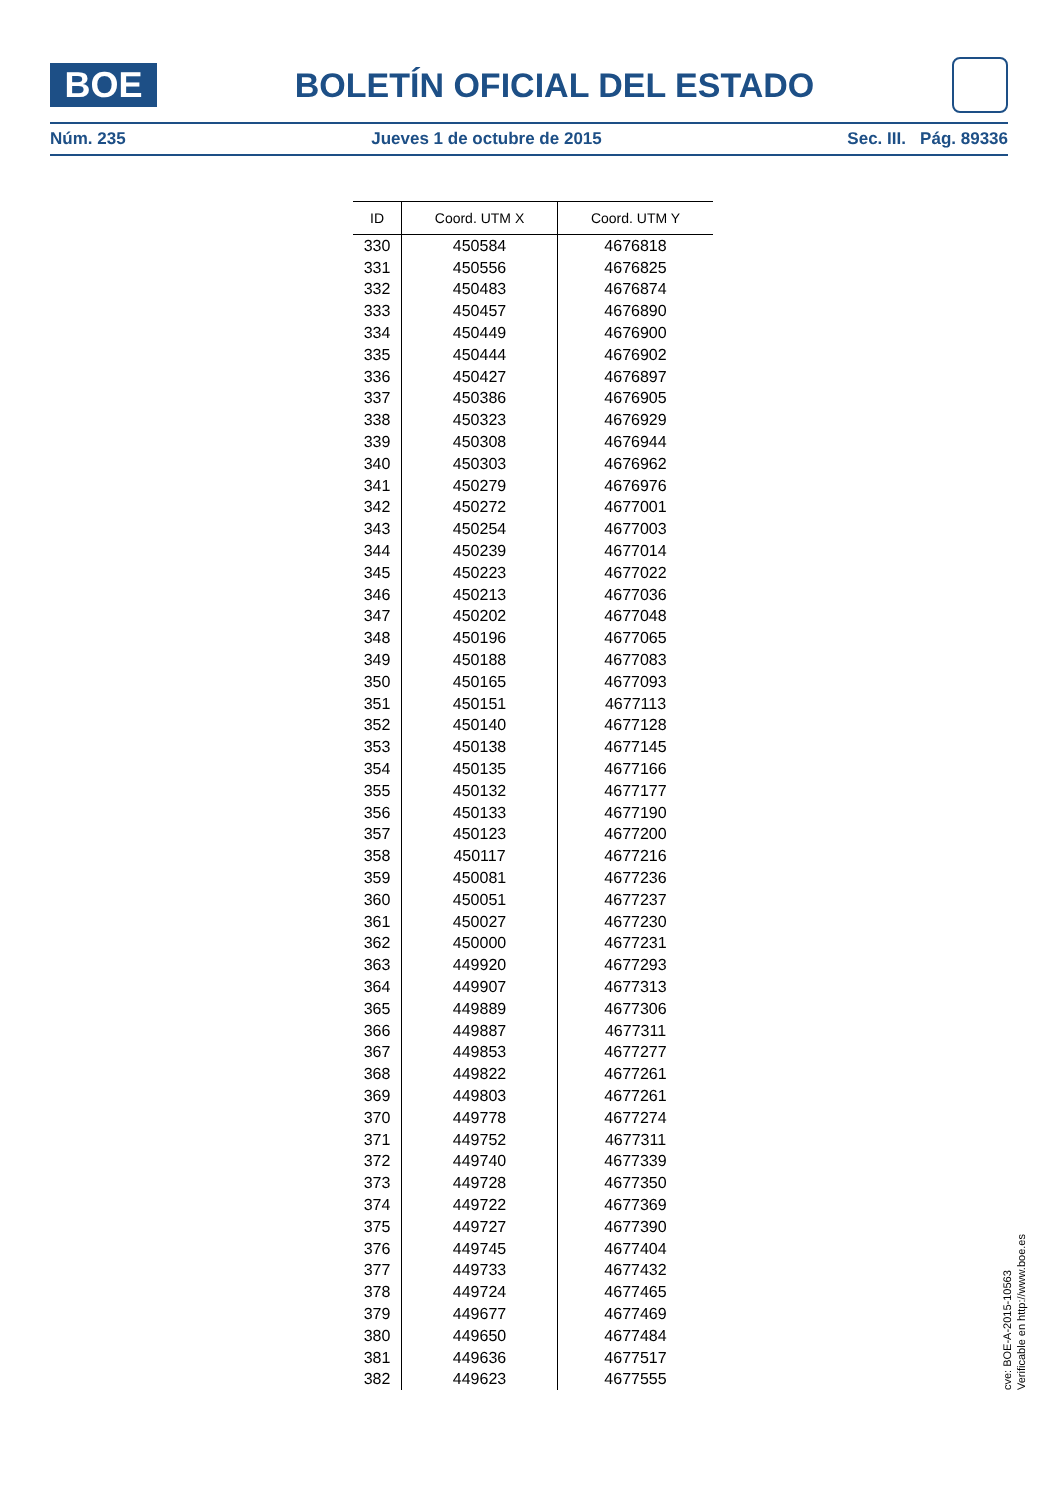BOE
BOLETÍN OFICIAL DEL ESTADO
Núm. 235 Jueves 1 de octubre de 2015 Sec. III. Pág. 89336
| ID | Coord. UTM X | Coord. UTM Y |
| --- | --- | --- |
| 330 | 450584 | 4676818 |
| 331 | 450556 | 4676825 |
| 332 | 450483 | 4676874 |
| 333 | 450457 | 4676890 |
| 334 | 450449 | 4676900 |
| 335 | 450444 | 4676902 |
| 336 | 450427 | 4676897 |
| 337 | 450386 | 4676905 |
| 338 | 450323 | 4676929 |
| 339 | 450308 | 4676944 |
| 340 | 450303 | 4676962 |
| 341 | 450279 | 4676976 |
| 342 | 450272 | 4677001 |
| 343 | 450254 | 4677003 |
| 344 | 450239 | 4677014 |
| 345 | 450223 | 4677022 |
| 346 | 450213 | 4677036 |
| 347 | 450202 | 4677048 |
| 348 | 450196 | 4677065 |
| 349 | 450188 | 4677083 |
| 350 | 450165 | 4677093 |
| 351 | 450151 | 4677113 |
| 352 | 450140 | 4677128 |
| 353 | 450138 | 4677145 |
| 354 | 450135 | 4677166 |
| 355 | 450132 | 4677177 |
| 356 | 450133 | 4677190 |
| 357 | 450123 | 4677200 |
| 358 | 450117 | 4677216 |
| 359 | 450081 | 4677236 |
| 360 | 450051 | 4677237 |
| 361 | 450027 | 4677230 |
| 362 | 450000 | 4677231 |
| 363 | 449920 | 4677293 |
| 364 | 449907 | 4677313 |
| 365 | 449889 | 4677306 |
| 366 | 449887 | 4677311 |
| 367 | 449853 | 4677277 |
| 368 | 449822 | 4677261 |
| 369 | 449803 | 4677261 |
| 370 | 449778 | 4677274 |
| 371 | 449752 | 4677311 |
| 372 | 449740 | 4677339 |
| 373 | 449728 | 4677350 |
| 374 | 449722 | 4677369 |
| 375 | 449727 | 4677390 |
| 376 | 449745 | 4677404 |
| 377 | 449733 | 4677432 |
| 378 | 449724 | 4677465 |
| 379 | 449677 | 4677469 |
| 380 | 449650 | 4677484 |
| 381 | 449636 | 4677517 |
| 382 | 449623 | 4677555 |
cve: BOE-A-2015-10563
Verificable en http://www.boe.es